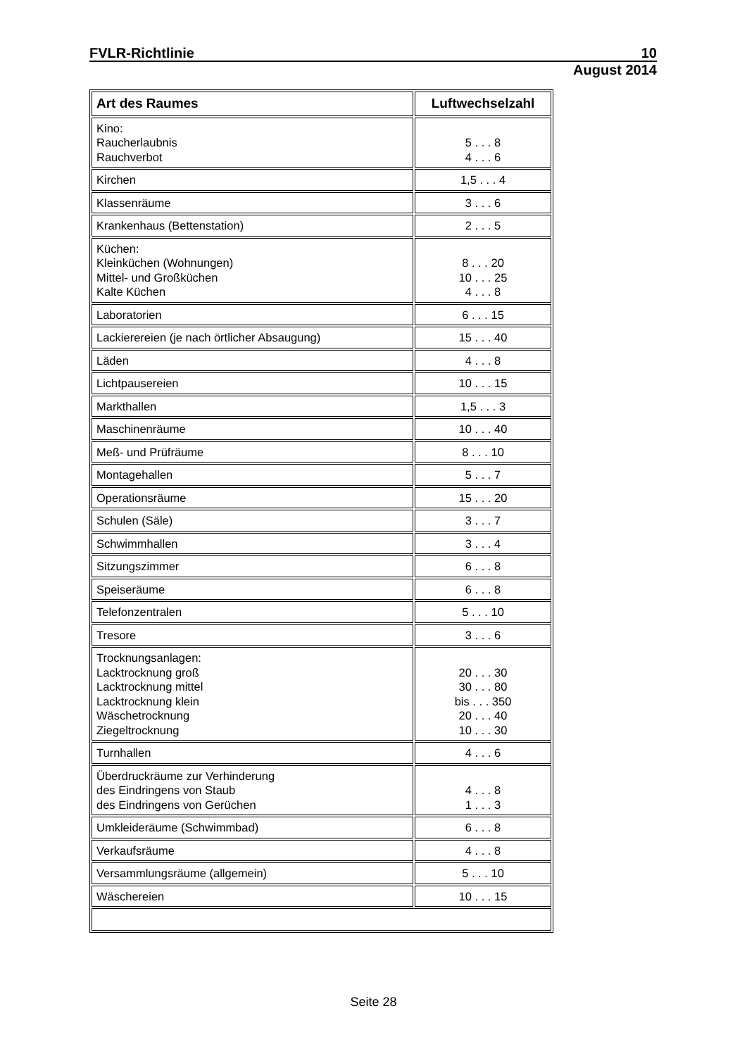FVLR-Richtlinie 10
August 2014
| Art des Raumes | Luftwechselzahl |
| --- | --- |
| Kino: Raucherlaubnis Rauchverbot | 5 . . . 8 4 . . . 6 |
| Kirchen | 1,5 . . . 4 |
| Klassenräume | 3 . . . 6 |
| Krankenhaus (Bettenstation) | 2 . . . 5 |
| Küchen: Kleinküchen (Wohnungen) Mittel- und Großküchen Kalte Küchen | 8 . . . 20 10 . . . 25 4 . . . 8 |
| Laboratorien | 6 . . . 15 |
| Lackierereien (je nach örtlicher Absaugung) | 15 . . . 40 |
| Läden | 4 . . . 8 |
| Lichtpausereien | 10 . . . 15 |
| Markthallen | 1,5 . . . 3 |
| Maschinenräume | 10 . . . 40 |
| Meß- und Prüfräume | 8 . . . 10 |
| Montagehallen | 5 . . . 7 |
| Operationsräume | 15 . . . 20 |
| Schulen (Säle) | 3 . . . 7 |
| Schwimmhallen | 3 . . . 4 |
| Sitzungszimmer | 6 . . . 8 |
| Speiseräume | 6 . . . 8 |
| Telefonzentralen | 5 . . . 10 |
| Tresore | 3 . . . 6 |
| Trocknungsanlagen: Lacktrocknung groß Lacktrocknung mittel Lacktrocknung klein Wäschetrocknung Ziegeltrocknung | 20 . . . 30 30 . . . 80 bis . . . 350 20 . . . 40 10 . . . 30 |
| Turnhallen | 4 . . . 6 |
| Überdruckräume zur Verhinderung des Eindringens von Staub des Eindringens von Gerüchen | 4 . . . 8 1 . . . 3 |
| Umkleideräume (Schwimmbad) | 6 . . . 8 |
| Verkaufsräume | 4 . . . 8 |
| Versammlungsräume (allgemein) | 5 . . . 10 |
| Wäschereien | 10 . . . 15 |
Seite 28